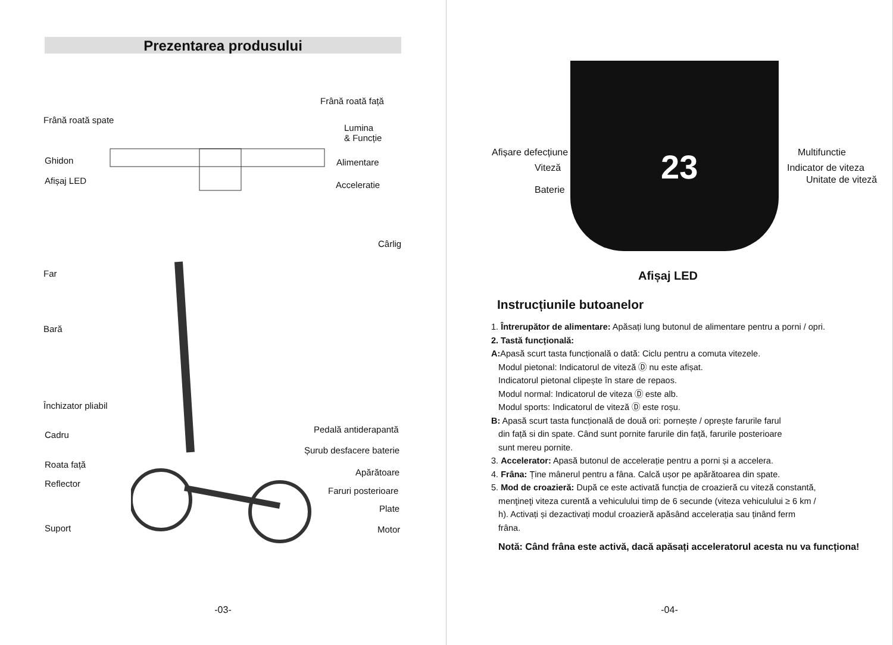Prezentarea produsului
Frână roată față
Frână roată spate
Lumina
& Funcție
Ghidon Alimentare
Afișaj LED Acceleratie
Cârlig
Far
Bară
Închizator pliabil
Pedală antiderapantă
Cadru
Șurub desfacere baterie
Roata față
Apărătoare
Reflector
Faruri posterioare
Plate
Suport Motor
-03-
Afișare defecțiune Multifunctie
Viteză Indicator de viteza
Unitate de viteză
Baterie
23
Afișaj LED
Instrucțiunile butoanelor
1. Întrerupător de alimentare: Apăsați lung butonul de alimentare pentru a porni / opri.
2. Tastă funcțională:
A: Apasă scurt tasta funcțională o dată: Ciclu pentru a comuta vitezele.
Modul pietonal: Indicatorul de viteză Ⓓ nu este afișat.
Indicatorul pietonal clipește în stare de repaos.
Modul normal: Indicatorul de viteza Ⓓ este alb.
Modul sports: Indicatorul de viteză Ⓓ este roșu.
B: Apasă scurt tasta funcțională de două ori: pornește / oprește farurile farul
din față si din spate. Când sunt pornite farurile din față, farurile posterioare
sunt mereu pornite.
3. Accelerator: Apasă butonul de accelerație pentru a porni și a accelera.
4. Frâna: Ține mânerul pentru a fâna. Calcă ușor pe apărătoarea din spate.
5. Mod de croazieră: După ce este activată funcția de croazieră cu viteză constantă,
menţineţi viteza curentă a vehiculului timp de 6 secunde (viteza vehiculului ≥ 6 km /
h). Activați și dezactivați modul croazieră apăsând accelerația sau ținând ferm
frâna.
Notă: Când frâna este activă, dacă apăsați acceleratorul acesta nu va funcționa!
-04-